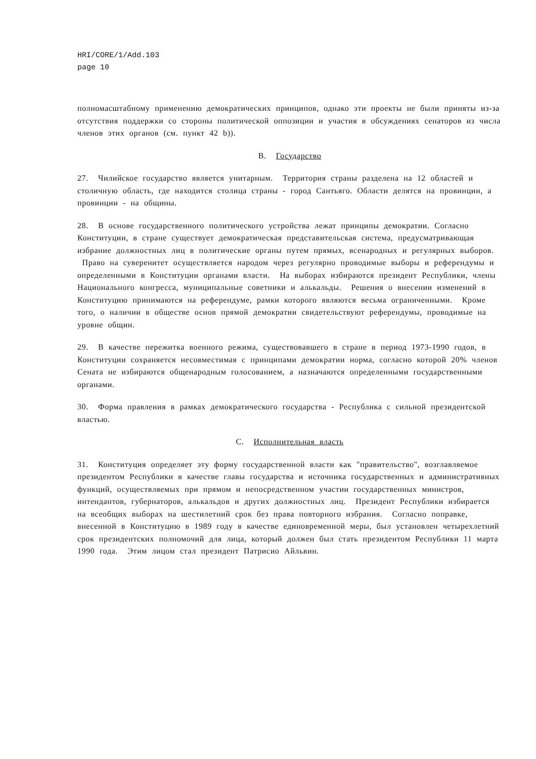HRI/CORE/1/Add.103
page 10
полномасштабному применению демократических принципов, однако эти проекты не были приняты из-за отсутствия поддержки со стороны политической оппозиции и участия в обсуждениях сенаторов из числа членов этих органов (см. пункт 42 b)).
B. Государство
27. Чилийское государство является унитарным. Территория страны разделена на 12 областей и столичную область, где находится столица страны - город Сантьяго. Области делятся на провинции, а провинции - на общины.
28. В основе государственного политического устройства лежат принципы демократии. Согласно Конституции, в стране существует демократическая представительская система, предусматривающая избрание должностных лиц в политические органы путем прямых, всенародных и регулярных выборов. Право на суверенитет осуществляется народом через регулярно проводимые выборы и референдумы и определенными в Конституции органами власти. На выборах избираются президент Республики, члены Национального конгресса, муниципальные советники и алькальды. Решения о внесении изменений в Конституцию принимаются на референдуме, рамки которого являются весьма ограниченными. Кроме того, о наличии в обществе основ прямой демократии свидетельствуют референдумы, проводимые на уровне общин.
29. В качестве пережитка военного режима, существовавшего в стране в период 1973-1990 годов, в Конституции сохраняется несовместимая с принципами демократии норма, согласно которой 20% членов Сената не избираются общенародным голосованием, а назначаются определенными государственными органами.
30. Форма правления в рамках демократического государства - Республика с сильной президентской властью.
C. Исполнительная власть
31. Конституция определяет эту форму государственной власти как "правительство", возглавляемое президентом Республики в качестве главы государства и источника государственных и административных функций, осуществляемых при прямом и непосредственном участии государственных министров, интендантов, губернаторов, алькальдов и других должностных лиц. Президент Республики избирается на всеобщих выборах на шестилетний срок без права повторного избрания. Согласно поправке, внесенной в Конституцию в 1989 году в качестве единовременной меры, был установлен четырехлетний срок президентских полномочий для лица, который должен был стать президентом Республики 11 марта 1990 года. Этим лицом стал президент Патрисио Айльвин.